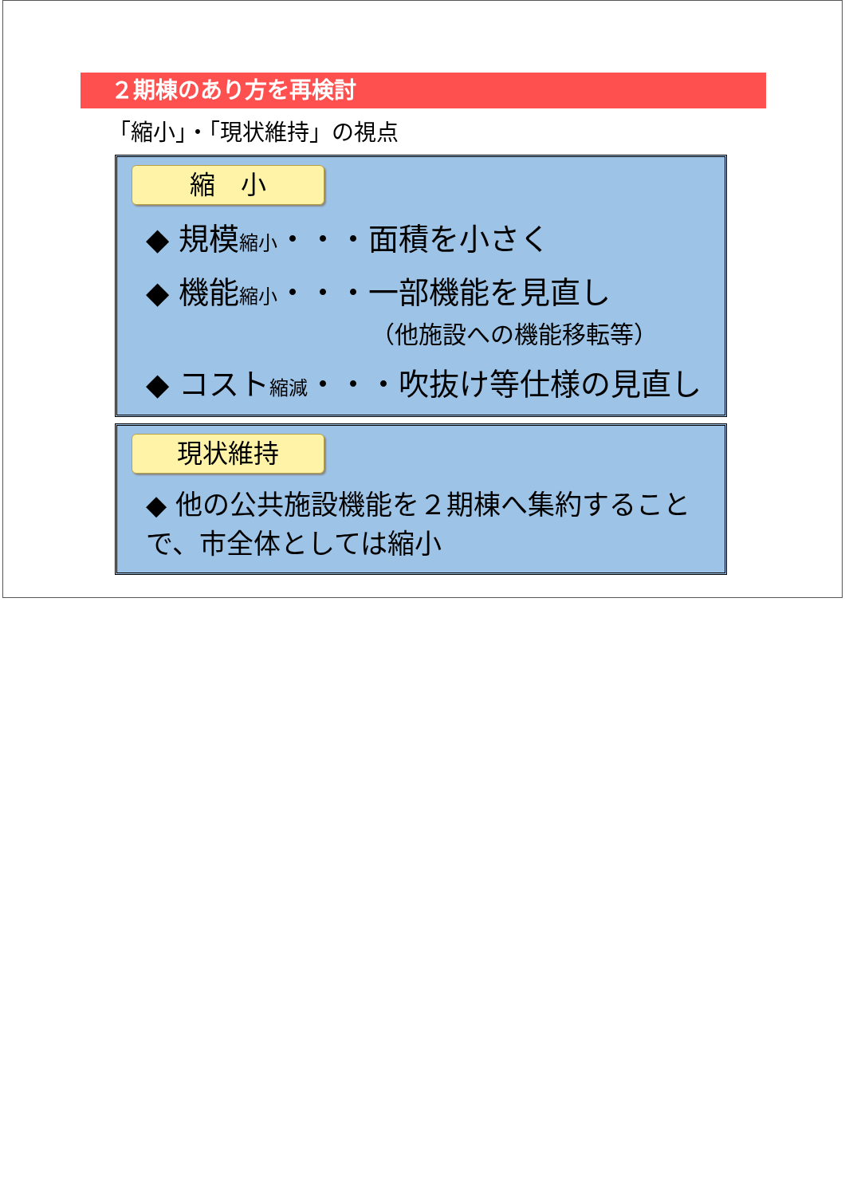２期棟のあり方を再検討
「縮小」・「現状維持」の視点
縮　小
◆ 規模縮小・・・面積を小さく
◆ 機能縮小・・・一部機能を見直し
（他施設への機能移転等）
◆ コスト縮減・・・吹抜け等仕様の見直し
現状維持
◆ 他の公共施設機能を２期棟へ集約することで、市全体としては縮小